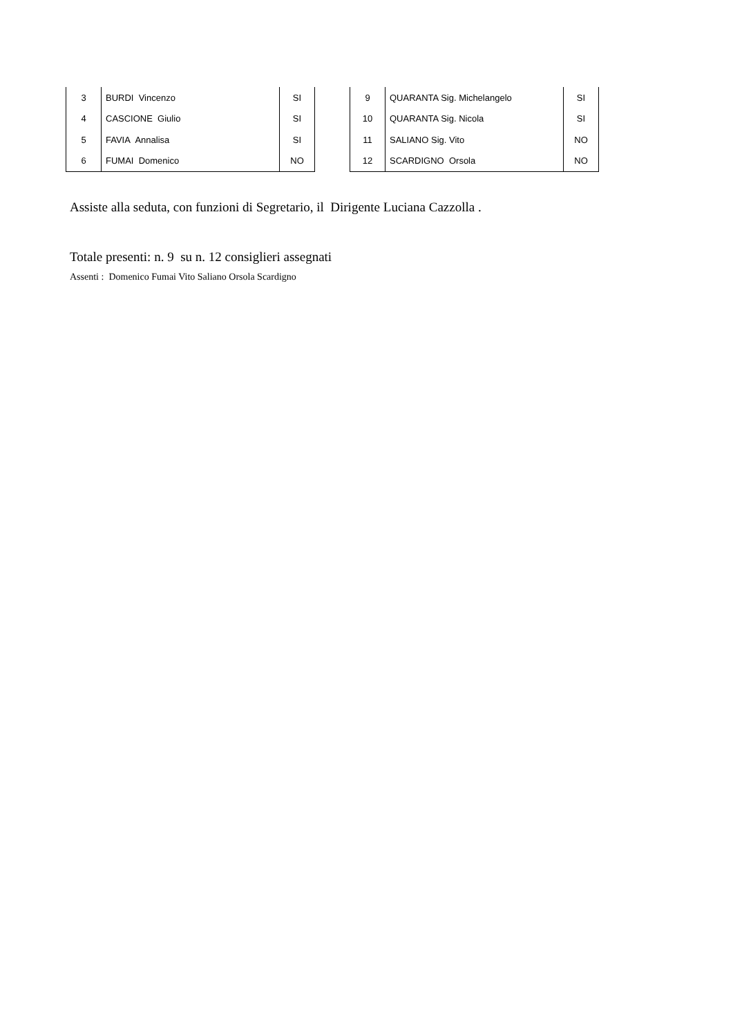| 3 | BURDI Vincenzo | SI |
| 4 | CASCIONE Giulio | SI |
| 5 | FAVIA Annalisa | SI |
| 6 | FUMAI Domenico | NO |
| 9 | QUARANTA Sig. Michelangelo | SI |
| 10 | QUARANTA Sig. Nicola | SI |
| 11 | SALIANO Sig. Vito | NO |
| 12 | SCARDIGNO Orsola | NO |
Assiste alla seduta, con funzioni di Segretario, il Dirigente Luciana Cazzolla .
Totale presenti: n. 9 su n. 12 consiglieri assegnati
Assenti : Domenico Fumai Vito Saliano Orsola Scardigno